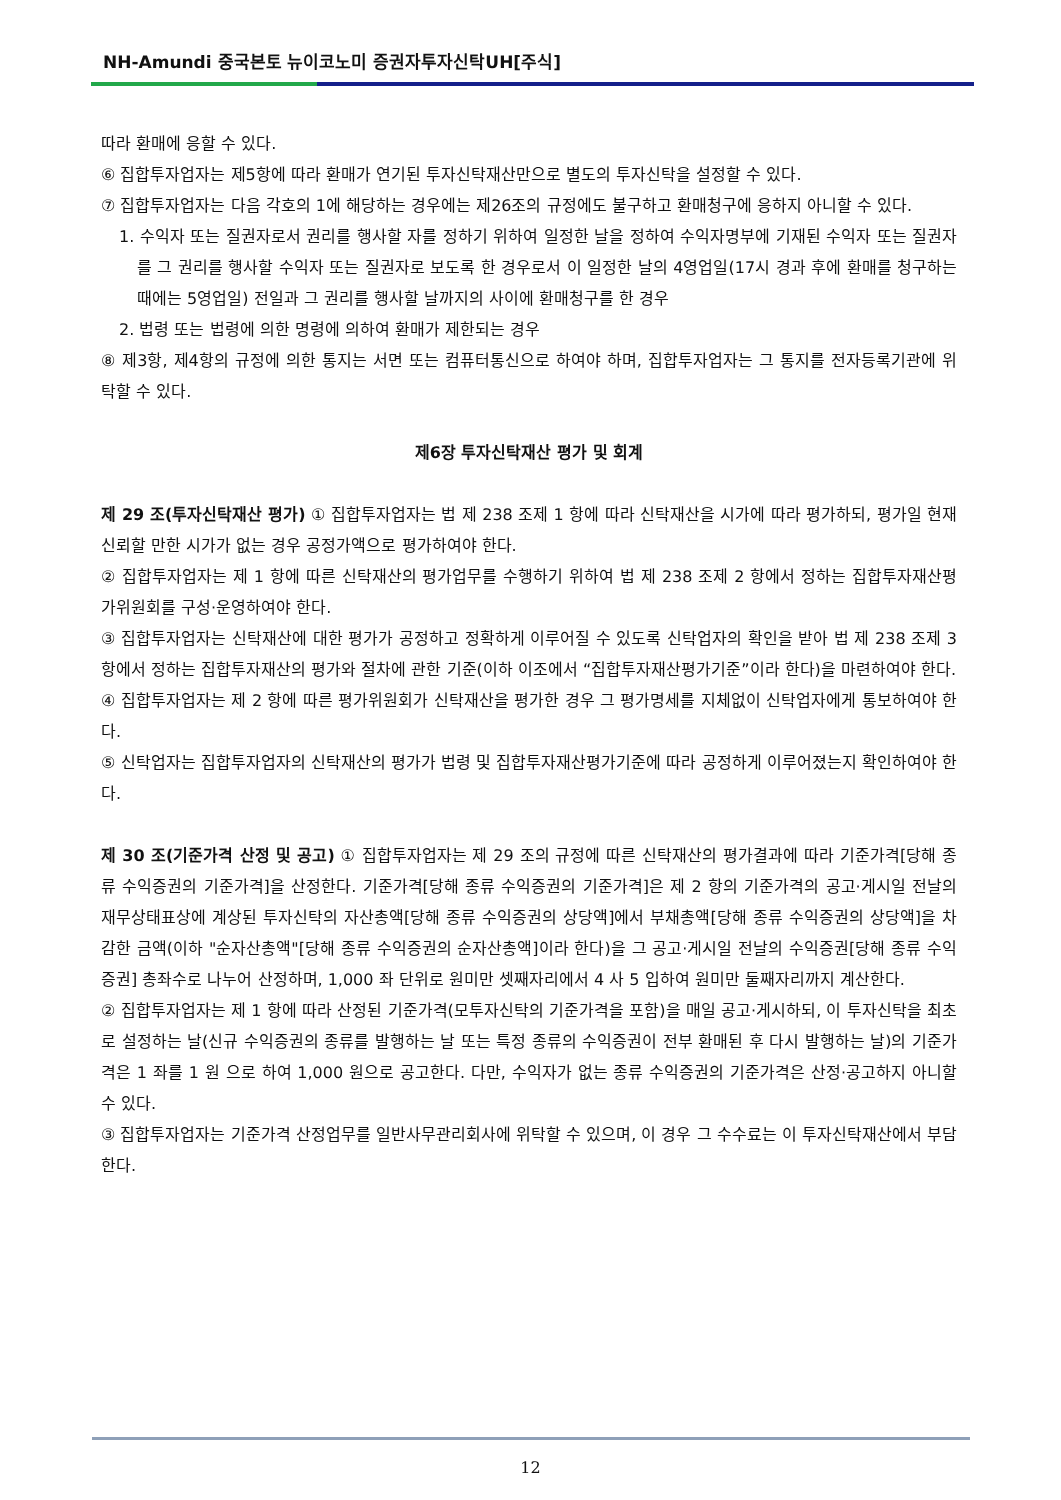NH-Amundi 중국본토 뉴이코노미 증권자투자신탁UH[주식]
따라 환매에 응할 수 있다.
⑥ 집합투자업자는 제5항에 따라 환매가 연기된 투자신탁재산만으로 별도의 투자신탁을 설정할 수 있다.
⑦ 집합투자업자는 다음 각호의 1에 해당하는 경우에는 제26조의 규정에도 불구하고 환매청구에 응하지 아니할 수 있다.
1. 수익자 또는 질권자로서 권리를 행사할 자를 정하기 위하여 일정한 날을 정하여 수익자명부에 기재된 수익자 또는 질권자를 그 권리를 행사할 수익자 또는 질권자로 보도록 한 경우로서 이 일정한 날의 4영업일(17시 경과 후에 환매를 청구하는 때에는 5영업일) 전일과 그 권리를 행사할 날까지의 사이에 환매청구를 한 경우
2. 법령 또는 법령에 의한 명령에 의하여 환매가 제한되는 경우
⑧ 제3항, 제4항의 규정에 의한 통지는 서면 또는 컴퓨터통신으로 하여야 하며, 집합투자업자는 그 통지를 전자등록기관에 위탁할 수 있다.
제6장 투자신탁재산 평가 및 회계
제 29 조(투자신탁재산 평가) ① 집합투자업자는 법 제 238 조제 1 항에 따라 신탁재산을 시가에 따라 평가하되, 평가일 현재 신뢰할 만한 시가가 없는 경우 공정가액으로 평가하여야 한다.
② 집합투자업자는 제 1 항에 따른 신탁재산의 평가업무를 수행하기 위하여 법 제 238 조제 2 항에서 정하는 집합투자재산평가위원회를 구성·운영하여야 한다.
③ 집합투자업자는 신탁재산에 대한 평가가 공정하고 정확하게 이루어질 수 있도록 신탁업자의 확인을 받아 법 제 238 조제 3 항에서 정하는 집합투자재산의 평가와 절차에 관한 기준(이하 이조에서 “집합투자재산평가기준”이라 한다)을 마련하여야 한다.
④ 집합투자업자는 제 2 항에 따른 평가위원회가 신탁재산을 평가한 경우 그 평가명세를 지체없이 신탁업자에게 통보하여야 한다.
⑤ 신탁업자는 집합투자업자의 신탁재산의 평가가 법령 및 집합투자재산평가기준에 따라 공정하게 이루어졌는지 확인하여야 한다.
제 30 조(기준가격 산정 및 공고) ① 집합투자업자는 제 29 조의 규정에 따른 신탁재산의 평가결과에 따라 기준가격[당해 종류 수익증권의 기준가격]을 산정한다. 기준가격[당해 종류 수익증권의 기준가격]은 제 2 항의 기준가격의 공고·게시일 전날의 재무상태표상에 계상된 투자신탁의 자산총액[당해 종류 수익증권의 상당액]에서 부채총액[당해 종류 수익증권의 상당액]을 차감한 금액(이하 "순자산총액"[당해 종류 수익증권의 순자산총액]이라 한다)을 그 공고·게시일 전날의 수익증권[당해 종류 수익증권] 총좌수로 나누어 산정하며, 1,000 좌 단위로 원미만 셋째자리에서 4 사 5 입하여 원미만 둘째자리까지 계산한다.
② 집합투자업자는 제 1 항에 따라 산정된 기준가격(모투자신탁의 기준가격을 포함)을 매일 공고·게시하되, 이 투자신탁을 최초로 설정하는 날(신규 수익증권의 종류를 발행하는 날 또는 특정 종류의 수익증권이 전부 환매된 후 다시 발행하는 날)의 기준가격은 1 좌를 1 원 으로 하여 1,000 원으로 공고한다. 다만, 수익자가 없는 종류 수익증권의 기준가격은 산정·공고하지 아니할 수 있다.
③ 집합투자업자는 기준가격 산정업무를 일반사무관리회사에 위탁할 수 있으며, 이 경우 그 수수료는 이 투자신탁재산에서 부담한다.
12